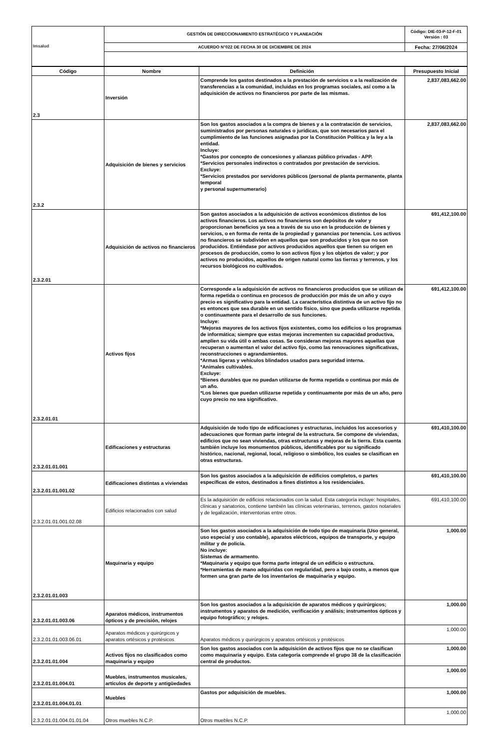| Imsalud | GESTIÓN DE DIRECCIONAMIENTO ESTRATÉGICO Y PLANEACIÓN | Código: DIE-03-P-12-F-01 Versión : 03 |
| | ACUERDO N°022 DE FECHA 30 DE DICIEMBRE DE 2024 | Fecha: 27/06/2024 |
| Código | Nombre | Definición | Presupuesto Inicial |
| --- | --- | --- | --- |
| 2.3 | Inversión | Comprende los gastos destinados a la prestación de servicios o a la realización de transferencias a la comunidad, incluidas en los programas sociales, así como a la adquisición de activos no financieros por parte de las mismas. | 2,837,083,662.00 |
| 2.3.2 | Adquisición de bienes y servicios | Son los gastos asociados a la compra de bienes y a la contratación de servicios, suministrados por personas naturales o jurídicas, que son necesarios para el cumplimiento de las funciones asignadas por la Constitución Política y la ley a la entidad. Incluye: *Gastos por concepto de concesiones y alianzas público privadas - APP. *Servicios personales indirectos o contratados por prestación de servicios. Excluye: *Servicios prestados por servidores públicos (personal de planta permanente, planta temporal y personal supernumerario) | 2,837,083,662.00 |
| 2.3.2.01 | Adquisición de activos no financieros | Son gastos asociados a la adquisición de activos económicos distintos de los activos financieros. Los activos no financieros son depósitos de valor y proporcionan beneficios ya sea a través de su uso en la producción de bienes y servicios, o en forma de renta de la propiedad y ganancias por tenencia. Los activos no financieros se subdividen en aquellos que son producidos y los que no son producidos. Entiéndase por activos producidos aquellos que tienen su origen en procesos de producción, como lo son activos fijos y los objetos de valor; y por activos no producidos, aquellos de origen natural como las tierras y terrenos, y los recursos biológicos no cultivados. | 691,412,100.00 |
| 2.3.2.01.01 | Activos fijos | Corresponde a la adquisición de activos no financieros producidos que se utilizan de forma repetida o continua en procesos de producción por más de un año y cuyo precio es significativo para la entidad. La característica distintiva de un activo fijo no es entonces que sea durable en un sentido físico, sino que pueda utilizarse repetida o continuamente para el desarrollo de sus funciones. Incluye: *Mejoras mayores de los activos fijos existentes, como los edificios o los programas de informática; siempre que estas mejoras incrementen su capacidad productiva, amplíen su vida útil o ambas cosas. Se consideran mejoras mayores aquellas que recuperan o aumentan el valor del activo fijo, como las renovaciones significativas, reconstrucciones o agrandamientos. *Armas ligeras y vehículos blindados usados para seguridad interna. *Animales cultivables. Excluye: *Bienes durables que no puedan utilizarse de forma repetida o continua por más de un año. *Los bienes que puedan utilizarse repetida y continuamente por más de un año, pero cuyo precio no sea significativo. | 691,412,100.00 |
| 2.3.2.01.01.001 | Edificaciones y estructuras | Adquisición de todo tipo de edificaciones y estructuras, incluidos los accesorios y adecuaciones que forman parte integral de la estructura. Se compone de viviendas, edificios que no sean viviendas, otras estructuras y mejoras de la tierra. Esta cuenta también incluye los monumentos públicos, identificables por su significado histórico, nacional, regional, local, religioso o simbólico, los cuales se clasifican en otras estructuras. | 691,410,100.00 |
| 2.3.2.01.01.001.02 | Edificaciones distintas a viviendas | Son los gastos asociados a la adquisición de edificios completos, o partes específicas de estos, destinados a fines distintos a los residenciales. | 691,410,100.00 |
| 2.3.2.01.01.001.02.08 | Edificios relacionados con salud | Es la adquisición de edificios relacionados con la salud. Esta categoría incluye: hospitales, clínicas y sanatorios, contiene también las clínicas veterinarias, terrenos, gastos notariales y de legalización, interventorias entre otros. | 691,410,100.00 |
| 2.3.2.01.01.003 | Maquinaria y equipo | Son los gastos asociados a la adquisición de todo tipo de maquinaria (Uso general, uso especial y uso contable), aparatos eléctricos, equipos de transporte, y equipo militar y de policía. No incluye: Sistemas de armamento. *Maquinaria y equipo que forma parte integral de un edificio o estructura. *Herramientas de mano adquiridas con regularidad, pero a bajo costo, a menos que formen una gran parte de los inventarios de maquinaria y equipo. | 1,000.00 |
| 2.3.2.01.01.003.06 | Aparatos médicos, instrumentos ópticos y de precisión, relojes | Son los gastos asociados a la adquisición de aparatos médicos y quirúrgicos; instrumentos y aparatos de medición, verificación y análisis; instrumentos ópticos y equipo fotográfico; y relojes. | 1,000.00 |
| 2.3.2.01.01.003.06.01 | Aparatos médicos y quirúrgicos y aparatos ortésicos y protésicos | Aparatos médicos y quirúrgicos y aparatos ortésicos y protésicos | 1,000.00 |
| 2.3.2.01.01.004 | Activos fijos no clasificados como maquinaria y equipo | Son los gastos asociados con la adquisición de activos fijos que no se clasifican como maquinaria y equipo. Esta categoría comprende el grupo 38 de la clasificación central de productos. | 1,000.00 |
| 2.3.2.01.01.004.01 | Muebles, instrumentos musicales, artículos de deporte y antigüedades | | 1,000.00 |
| 2.3.2.01.01.004.01.01 | Muebles | Gastos por adquisición de muebles. | 1,000.00 |
| 2.3.2.01.01.004.01.01.04 | Otros muebles N.C.P. | Otros muebles N.C.P. | 1,000.00 |